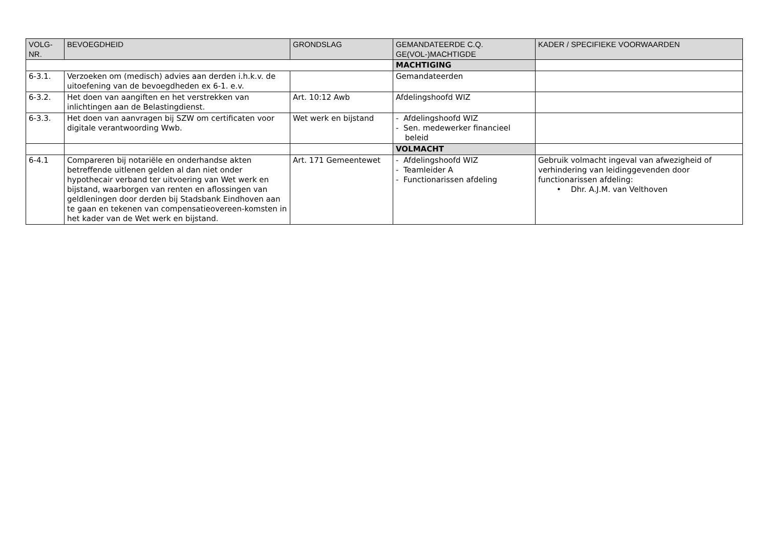| VOLG- NR. | BEVOEGDHEID | GRONDSLAG | GEMANDATEERDE C.Q. GE(VOL-)MACHTIGDE | KADER / SPECIFIEKE VOORWAARDEN |
| --- | --- | --- | --- | --- |
| | | | MACHTIGING | |
| 6-3.1. | Verzoeken om (medisch) advies aan derden i.h.k.v. de uitoefening van de bevoegdheden ex 6-1. e.v. | | Gemandateerden | |
| 6-3.2. | Het doen van aangiften en het verstrekken van inlichtingen aan de Belastingdienst. | Art. 10:12 Awb | Afdelingshoofd WIZ | |
| 6-3.3. | Het doen van aanvragen bij SZW om certificaten voor digitale verantwoording Wwb. | Wet werk en bijstand | - Afdelingshoofd WIZ - Sen. medewerker financieel beleid | |
| | | | VOLMACHT | |
| 6-4.1 | Compareren bij notariële en onderhandse akten betreffende uitlenen gelden al dan niet onder hypothecair verband ter uitvoering van Wet werk en bijstand, waarborgen van renten en aflossingen van geldleningen door derden bij Stadsbank Eindhoven aan te gaan en tekenen van compensatieovereen-komsten in het kader van de Wet werk en bijstand. | Art. 171 Gemeentewet | - Afdelingshoofd WIZ - Teamleider A - Functionarissen afdeling | Gebruik volmacht ingeval van afwezigheid of verhindering van leidinggevenden door functionarissen afdeling: • Dhr. A.J.M. van Velthoven |